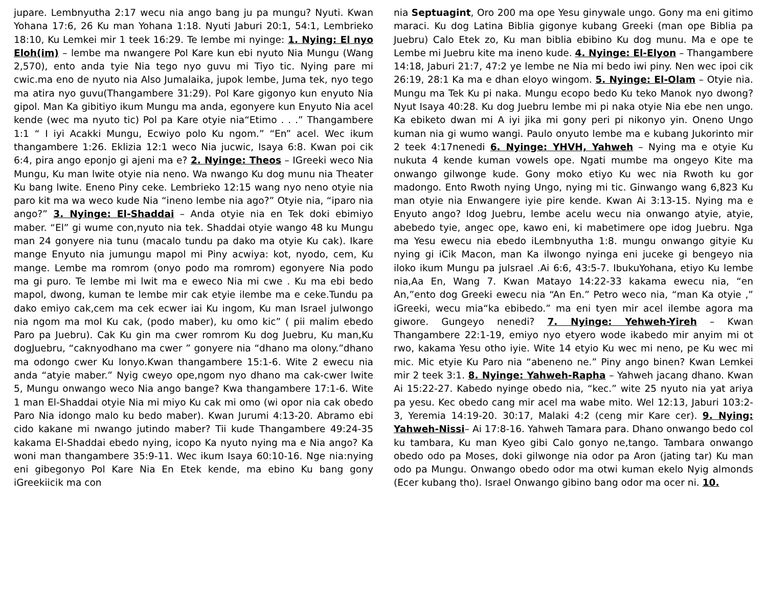jupare. Lembnyutha 2:17 wecu nia ango bang ju pa mungu? Nyuti. Kwan Yohana 17:6, 26 Ku man Yohana 1:18. Nyuti Jaburi 20:1, 54:1, Lembrieko 18:10, Ku Lemkei mir 1 teek 16:29. Te lembe mi nyinge: 1. Nying: El nyo Eloh(im) – lembe ma nwangere Pol Kare kun ebi nyuto Nia Mungu (Wang 2,570), ento anda tyie Nia tego nyo guvu mi Tiyo tic. Nying pare mi cwic.ma eno de nyuto nia Also Jumalaika, jupok lembe, Juma tek, nyo tego ma atira nyo guvu(Thangambere 31:29). Pol Kare gigonyo kun enyuto Nia gipol. Man Ka gibitiyo ikum Mungu ma anda, egonyere kun Enyuto Nia acel kende (wec ma nyuto tic) Pol pa Kare otyie nia“Etimo . . .” Thangambere 1:1 “ I iyi Acakki Mungu, Ecwiyo polo Ku ngom.” “En” acel. Wec ikum thangambere 1:26. Eklizia 12:1 weco Nia jucwic, Isaya 6:8. Kwan poi cik 6:4, pira ango eponjo gi ajeni ma e? 2. Nyinge: Theos – IGreeki weco Nia Mungu, Ku man lwite otyie nia neno. Wa nwango Ku dog munu nia Theater Ku bang lwite. Eneno Piny ceke. Lembrieko 12:15 wang nyo neno otyie nia paro kit ma wa weco kude Nia “ineno lembe nia ago?” Otyie nia, “iparo nia ango?” 3. Nyinge: El-Shaddai – Anda otyie nia en Tek doki ebimiyo maber. “El” gi wume con,nyuto nia tek. Shaddai otyie wango 48 ku Mungu man 24 gonyere nia tunu (macalo tundu pa dako ma otyie Ku cak). Ikare mange Enyuto nia jumungu mapol mi Piny acwiya: kot, nyodo, cem, Ku mange. Lembe ma romrom (onyo podo ma romrom) egonyere Nia podo ma gi puro. Te lembe mi lwit ma e eweco Nia mi cwe . Ku ma ebi bedo mapol, dwong, kuman te lembe mir cak etyie ilembe ma e ceke.Tundu pa dako emiyo cak,cem ma cek ecwer iai Ku ingom, Ku man Israel julwongo nia ngom ma mol Ku cak, (podo maber), ku omo kic” ( pii malim ebedo Paro pa Juebru). Cak Ku gin ma cwer romrom Ku dog Juebru, Ku man,Ku dogJuebru, “caknyodhano ma cwer ” gonyere nia “dhano ma olony.”dhano ma odongo cwer Ku lonyo.Kwan thangambere 15:1-6. Wite 2 ewecu nia anda “atyie maber.” Nyig cweyo ope,ngom nyo dhano ma cak-cwer lwite 5, Mungu onwango weco Nia ango bange? Kwa thangambere 17:1-6. Wite 1 man El-Shaddai otyie Nia mi miyo Ku cak mi omo (wi opor nia cak obedo Paro Nia idongo malo ku bedo maber). Kwan Jurumi 4:13-20. Abramo ebi cido kakane mi nwango jutindo maber? Tii kude Thangambere 49:24-35 kakama El-Shaddai ebedo nying, icopo Ka nyuto nying ma e Nia ango? Ka woni man thangambere 35:9-11. Wec ikum Isaya 60:10-16. Nge nia:nying eni gibegonyo Pol Kare Nia En Etek kende, ma ebino Ku bang gony iGreekiicik ma con
nia Septuagint, Oro 200 ma ope Yesu ginywale ungo. Gony ma eni gitimo maraci. Ku dog Latina Biblia gigonye kubang Greeki (man ope Biblia pa Juebru) Calo Etek zo, Ku man biblia ebibino Ku dog munu. Ma e ope te Lembe mi Juebru kite ma ineno kude. 4. Nyinge: El-Elyon – Thangambere 14:18, Jaburi 21:7, 47:2 ye lembe ne Nia mi bedo iwi piny. Nen wec ipoi cik 26:19, 28:1 Ka ma e dhan eloyo wingom. 5. Nyinge: El-Olam – Otyie nia. Mungu ma Tek Ku pi naka. Mungu ecopo bedo Ku teko Manok nyo dwong? Nyut Isaya 40:28. Ku dog Juebru lembe mi pi naka otyie Nia ebe nen ungo. Ka ebiketo dwan mi A iyi jika mi gony peri pi nikonyo yin. Oneno Ungo kuman nia gi wumo wangi. Paulo onyuto lembe ma e kubang Jukorinto mir 2 teek 4:17nenedi 6. Nyinge: YHVH, Yahweh – Nying ma e otyie Ku nukuta 4 kende kuman vowels ope. Ngati mumbe ma ongeyo Kite ma onwango gilwonge kude. Gony moko etiyo Ku wec nia Rwoth ku gor madongo. Ento Rwoth nying Ungo, nying mi tic. Ginwango wang 6,823 Ku man otyie nia Enwangere iyie pire kende. Kwan Ai 3:13-15. Nying ma e Enyuto ango? Idog Juebru, lembe acelu wecu nia onwango atyie, atyie, abebedo tyie, angec ope, kawo eni, ki mabetimere ope idog Juebru. Nga ma Yesu ewecu nia ebedo iLembnyutha 1:8. mungu onwango gityie Ku nying gi iCik Macon, man Ka ilwongo nyinga eni juceke gi bengeyo nia iloko ikum Mungu pa julsrael .Ai 6:6, 43:5-7. IbukuYohana, etiyo Ku lembe nia,Aa En, Wang 7. Kwan Matayo 14:22-33 kakama ewecu nia, “en An,”ento dog Greeki ewecu nia “An En.” Petro weco nia, “man Ka otyie ,” iGreeki, wecu mia“ka ebibedo.” ma eni tyen mir acel ilembe agora ma giwore. Gungeyo nenedi? 7. Nyinge: Yehweh-Yireh – Kwan Thangambere 22:1-19, emiyo nyo etyero wode ikabedo mir anyim mi ot rwo, kakama Yesu otho iyie. Wite 14 etyio Ku wec mi neno, pe Ku wec mi mic. Mic etyie Ku Paro nia “abeneno ne.” Piny ango binen? Kwan Lemkei mir 2 teek 3:1. 8. Nyinge: Yahweh-Rapha – Yahweh jacang dhano. Kwan Ai 15:22-27. Kabedo nyinge obedo nia, “kec.” wite 25 nyuto nia yat ariya pa yesu. Kec obedo cang mir acel ma wabe mito. Wel 12:13, Jaburi 103:2-3, Yeremia 14:19-20. 30:17, Malaki 4:2 (ceng mir Kare cer). 9. Nying: Yahweh-Nissi– Ai 17:8-16. Yahweh Tamara para. Dhano onwango bedo col ku tambara, Ku man Kyeo gibi Calo gonyo ne,tango. Tambara onwango obedo odo pa Moses, doki gilwonge nia odor pa Aron (jating tar) Ku man odo pa Mungu. Onwango obedo odor ma otwi kuman ekelo Nyig almonds (Ecer kubang tho). Israel Onwango gibino bang odor ma ocer ni. 10.